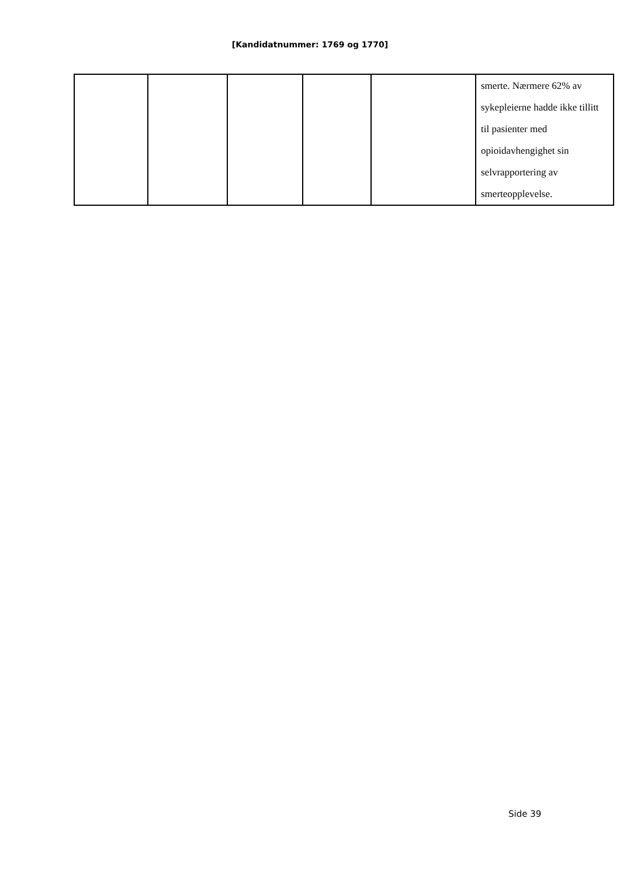[Kandidatnummer: 1769 og 1770]
| | | | | | smerte. Nærmere 62% av sykepleierne hadde ikke tillitt til pasienter med opioidavhengighet sin selvrapportering av smerteopplevelse. |
Side 39